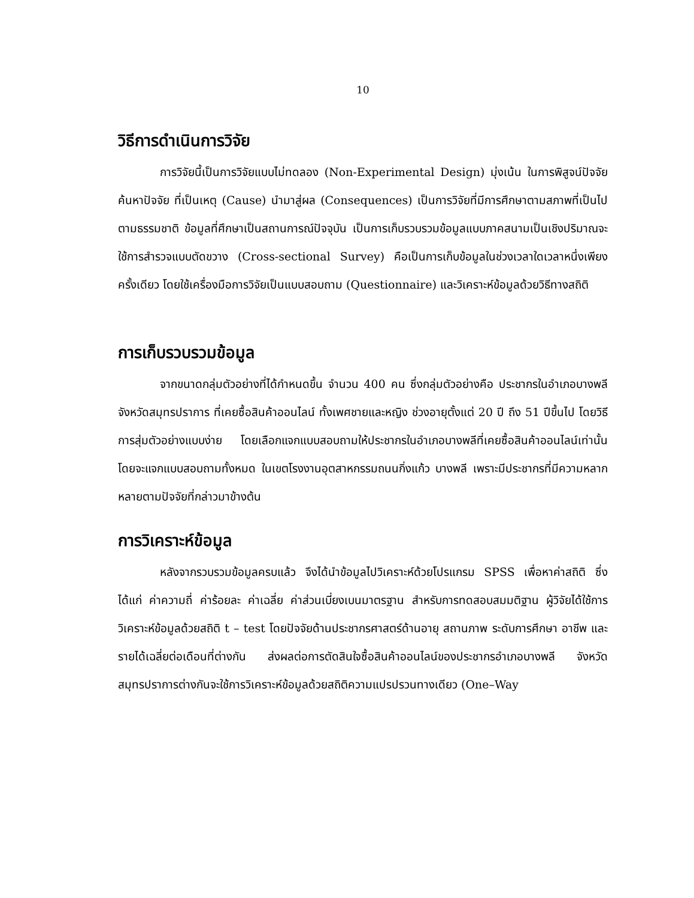10
วิธีการดำเนินการวิจัย
การวิจัยนี้เป็นการวิจัยแบบไม่ทดลอง (Non-Experimental Design) มุ่งเน้น ในการพิสูจน์ปัจจัย ค้นหาปัจจัย ที่เป็นเหตุ (Cause) นำมาสู่ผล (Consequences) เป็นการวิจัยที่มีการศึกษาตามสภาพที่เป็นไปตามธรรมชาติ ข้อมูลที่ศึกษาเป็นสถานการณ์ปัจจุบัน เป็นการเก็บรวบรวมข้อมูลแบบภาคสนามเป็นเชิงปริมาณจะใช้การสำรวจแบบตัดขวาง (Cross-sectional Survey) คือเป็นการเก็บข้อมูลในช่วงเวลาใดเวลาหนึ่งเพียงครั้งเดียว โดยใช้เครื่องมือการวิจัยเป็นแบบสอบถาม (Questionnaire) และวิเคราะห์ข้อมูลด้วยวิธีทางสถิติ
การเก็บรวบรวมข้อมูล
จากขนาดกลุ่มตัวอย่างที่ได้กำหนดขึ้น จำนวน 400 คน ซึ่งกลุ่มตัวอย่างคือ ประชากรในอำเภอบางพลี จังหวัดสมุทรปราการ ที่เคยซื้อสินค้าออนไลน์ ทั้งเพศชายและหญิง ช่วงอายุตั้งแต่ 20 ปี ถึง 51 ปีขึ้นไป โดยวิธีการสุ่มตัวอย่างแบบง่าย โดยเลือกแจกแบบสอบถามให้ประชากรในอำเภอบางพลีที่เคยซื้อสินค้าออนไลน์เท่านั้น โดยจะแจกแบบสอบถามทั้งหมด ในเขตโรงงานอุตสาหกรรมถนนกิ่งแก้ว บางพลี เพราะมีประชากรที่มีความหลากหลายตามปัจจัยที่กล่าวมาข้างต้น
การวิเคราะห์ข้อมูล
หลังจากรวบรวมข้อมูลครบแล้ว จึงได้นำข้อมูลไปวิเคราะห์ด้วยโปรแกรม SPSS เพื่อหาค่าสถิติ ซึ่งได้แก่ ค่าความถี่ ค่าร้อยละ ค่าเฉลี่ย ค่าส่วนเบี่ยงเบนมาตรฐาน สำหรับการทดสอบสมมติฐาน ผู้วิจัยได้ใช้การวิเคราะห์ข้อมูลด้วยสถิติ t – test โดยปัจจัยด้านประชากรศาสตร์ด้านอายุ สถานภาพ ระดับการศึกษา อาชีพ และรายได้เฉลี่ยต่อเดือนที่ต่างกัน ส่งผลต่อการตัดสินใจซื้อสินค้าออนไลน์ของประชากรอำเภอบางพลี จังหวัดสมุทรปราการต่างกันจะใช้การวิเคราะห์ข้อมูลด้วยสถิติความแปรปรวนทางเดียว (One–Way